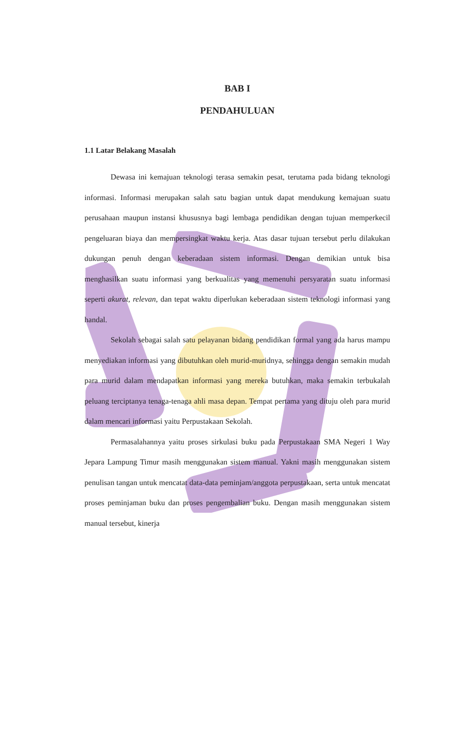BAB I
PENDAHULUAN
1.1 Latar Belakang Masalah
Dewasa ini kemajuan teknologi terasa semakin pesat, terutama pada bidang teknologi informasi. Informasi merupakan salah satu bagian untuk dapat mendukung kemajuan suatu perusahaan maupun instansi khususnya bagi lembaga pendidikan dengan tujuan memperkecil pengeluaran biaya dan mempersingkat waktu kerja. Atas dasar tujuan tersebut perlu dilakukan dukungan penuh dengan keberadaan sistem informasi. Dengan demikian untuk bisa menghasilkan suatu informasi yang berkualitas yang memenuhi persyaratan suatu informasi seperti akurat, relevan, dan tepat waktu diperlukan keberadaan sistem teknologi informasi yang handal.
Sekolah sebagai salah satu pelayanan bidang pendidikan formal yang ada harus mampu menyediakan informasi yang dibutuhkan oleh murid-muridnya, sehingga dengan semakin mudah para murid dalam mendapatkan informasi yang mereka butuhkan, maka semakin terbukalah peluang terciptanya tenaga-tenaga ahli masa depan. Tempat pertama yang dituju oleh para murid dalam mencari informasi yaitu Perpustakaan Sekolah.
Permasalahannya yaitu proses sirkulasi buku pada Perpustakaan SMA Negeri 1 Way Jepara Lampung Timur masih menggunakan sistem manual. Yakni masih menggunakan sistem penulisan tangan untuk mencatat data-data peminjam/anggota perpustakaan, serta untuk mencatat proses peminjaman buku dan proses pengembalian buku. Dengan masih menggunakan sistem manual tersebut, kinerja